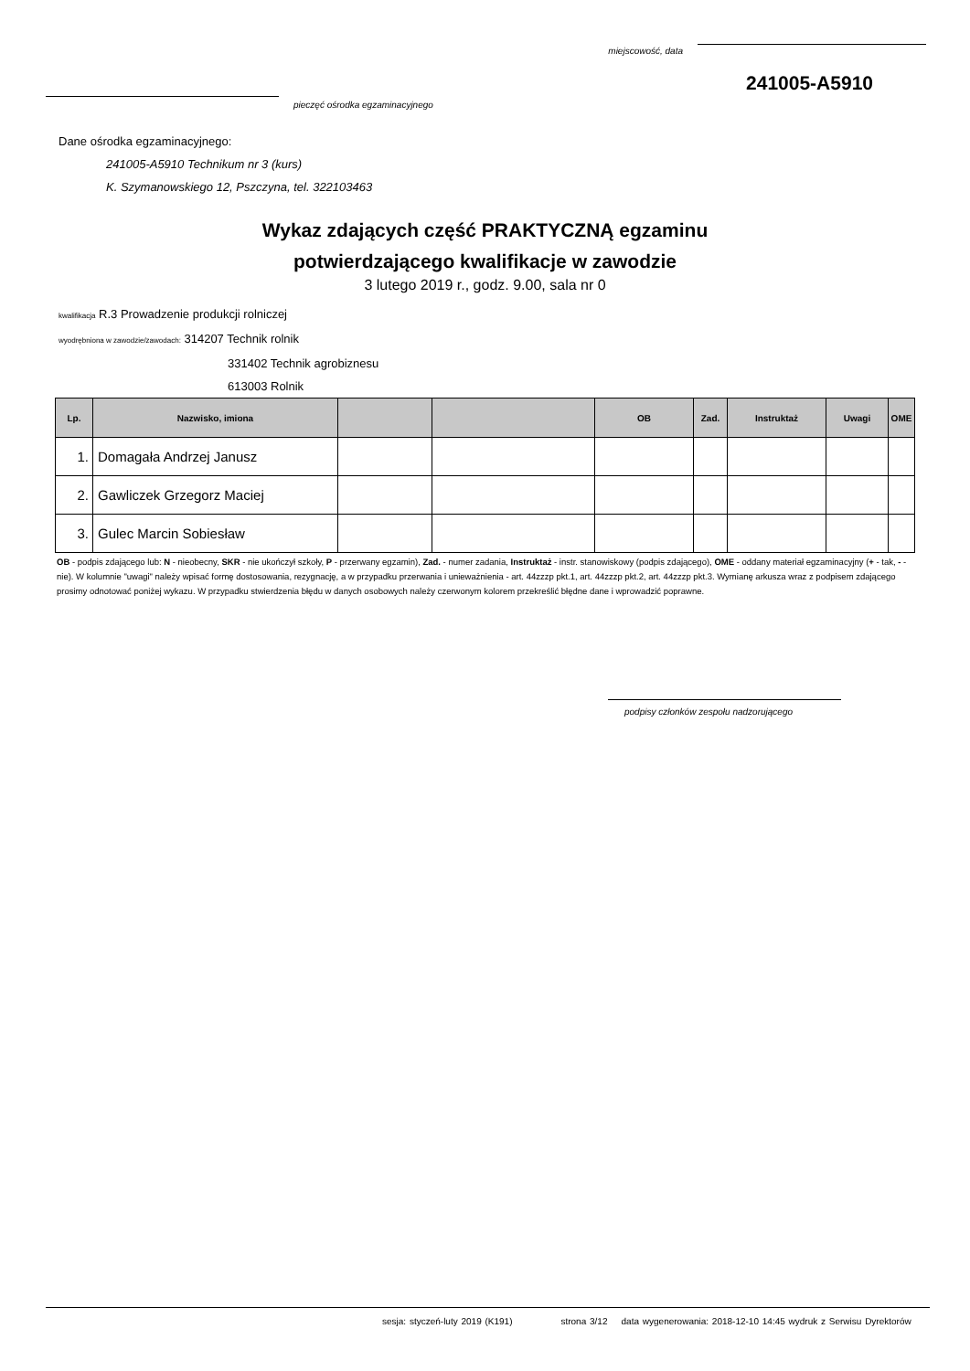miejscowość, data
241005-A5910
pieczęć ośrodka egzaminacyjnego
Dane ośrodka egzaminacyjnego:
241005-A5910 Technikum nr 3 (kurs)
K. Szymanowskiego 12, Pszczyna, tel. 322103463
Wykaz zdających część PRAKTYCZNĄ egzaminu
potwierdzającego kwalifikacje w zawodzie
3 lutego 2019 r., godz. 9.00, sala nr 0
kwalifikacja R.3 Prowadzenie produkcji rolniczej
wyodrębniona w zawodzie/zawodach: 314207 Technik rolnik
331402 Technik agrobiznesu
613003 Rolnik
| Lp. | Nazwisko, imiona | | | OB | Zad. | Instruktaż | Uwagi | OME |
| --- | --- | --- | --- | --- | --- | --- | --- | --- |
| 1. | Domagała Andrzej Janusz | | | | | | | |
| 2. | Gawliczek Grzegorz Maciej | | | | | | | |
| 3. | Gulec Marcin Sobiesław | | | | | | | |
OB - podpis zdającego lub: N - nieobecny, SKR - nie ukończył szkoły, P - przerwany egzamin), Zad. - numer zadania, Instruktaż - instr. stanowiskowy (podpis zdającego), OME - oddany materiał egzaminacyjny (+ - tak, - - nie). W kolumnie "uwagi" należy wpisać formę dostosowania, rezygnację, a w przypadku przerwania i unieważnienia - art. 44zzzp pkt.1, art. 44zzzp pkt.2, art. 44zzzp pkt.3. Wymianę arkusza wraz z podpisem zdającego prosimy odnotować poniżej wykazu. W przypadku stwierdzenia błędu w danych osobowych należy czerwonym kolorem przekreślić błędne dane i wprowadzić poprawne.
podpisy członków zespołu nadzorującego
sesja: styczeń-luty 2019 (K191) strona 3/12 data wygenerowania: 2018-12-10 14:45 wydruk z Serwisu Dyrektorów